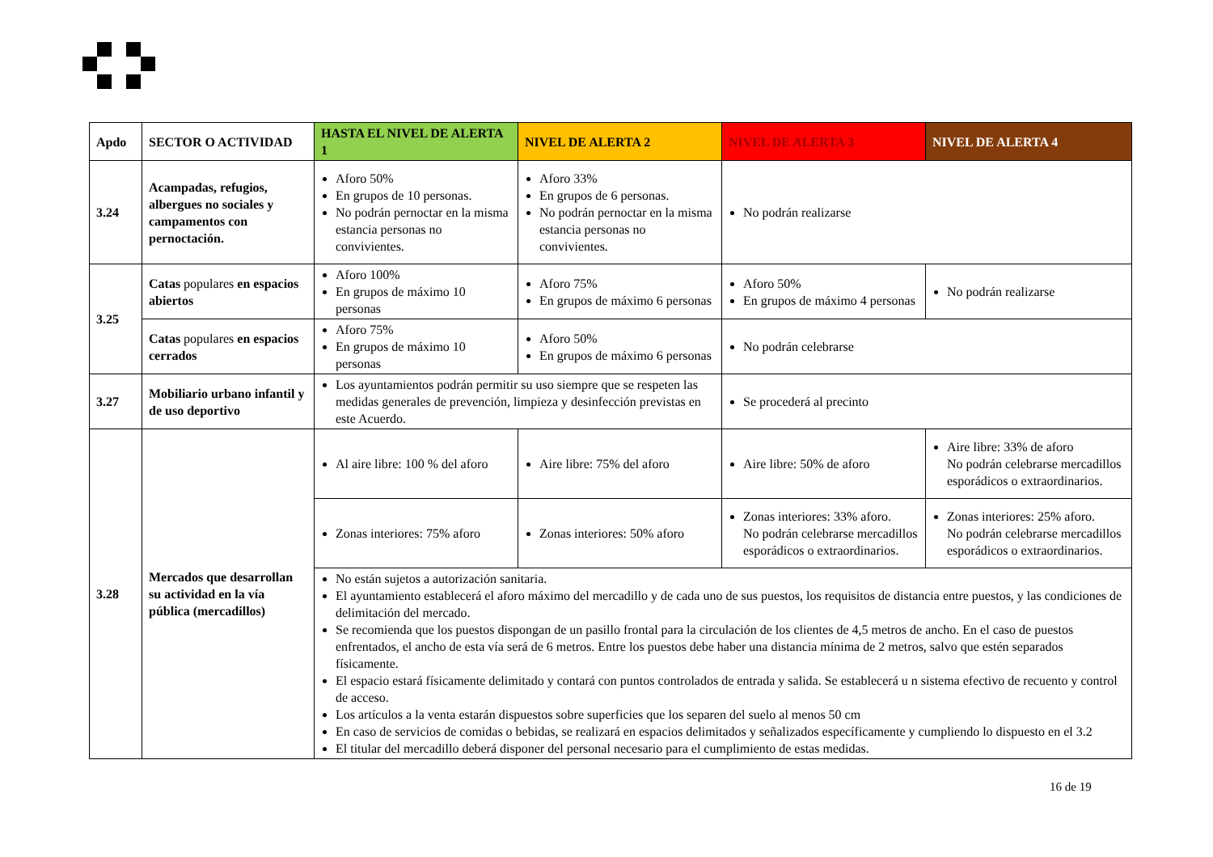| Apdo | SECTOR O ACTIVIDAD | HASTA EL NIVEL DE ALERTA 1 | NIVEL DE ALERTA 2 | NIVEL DE ALERTA 3 | NIVEL DE ALERTA 4 |
| --- | --- | --- | --- | --- | --- |
| 3.24 | Acampadas, refugios, albergues no sociales y campamentos con pernoctación. | Aforo 50% En grupos de 10 personas. No podrán pernoctar en la misma estancia personas no convivientes. | Aforo 33% En grupos de 6 personas. No podrán pernoctar en la misma estancia personas no convivientes. | No podrán realizarse | |
| 3.25 | Catas populares en espacios abiertos | Aforo 100% En grupos de máximo 10 personas | Aforo 75% En grupos de máximo 6 personas | Aforo 50% En grupos de máximo 4 personas | No podrán realizarse |
| | Catas populares en espacios cerrados | Aforo 75% En grupos de máximo 10 personas | Aforo 50% En grupos de máximo 6 personas | No podrán celebrarse | |
| 3.27 | Mobiliario urbano infantil y de uso deportivo | Los ayuntamientos podrán permitir su uso siempre que se respeten las medidas generales de prevención, limpieza y desinfección previstas en este Acuerdo. | | Se procederá al precinto | |
| 3.28 | Mercados que desarrollan su actividad en la vía pública (mercadillos) | Al aire libre: 100 % del aforo | Aire libre: 75% del aforo | Aire libre: 50% de aforo | Aire libre: 33% de aforo No podrán celebrarse mercadillos esporádicos o extraordinarios. |
| | | Zonas interiores: 75% aforo | Zonas interiores: 50% aforo | Zonas interiores: 33% aforo. No podrán celebrarse mercadillos esporádicos o extraordinarios. | Zonas interiores: 25% aforo. No podrán celebrarse mercadillos esporádicos o extraordinarios. |
| | | No están sujetos a autorización sanitaria. El ayuntamiento establecerá el aforo máximo del mercadillo y de cada uno de sus puestos, los requisitos de distancia entre puestos, y las condiciones de delimitación del mercado. Se recomienda que los puestos dispongan de un pasillo frontal para la circulación de los clientes de 4,5 metros de ancho. En el caso de puestos enfrentados, el ancho de esta vía será de 6 metros. Entre los puestos debe haber una distancia mínima de 2 metros, salvo que estén separados físicamente. El espacio estará físicamente delimitado y contará con puntos controlados de entrada y salida. Se establecerá u n sistema efectivo de recuento y control de acceso. Los artículos a la venta estarán dispuestos sobre superficies que los separen del suelo al menos 50 cm En caso de servicios de comidas o bebidas, se realizará en espacios delimitados y señalizados específicamente y cumpliendo lo dispuesto en el 3.2 El titular del mercadillo deberá disponer del personal necesario para el cumplimiento de estas medidas. | | | |
16 de 19